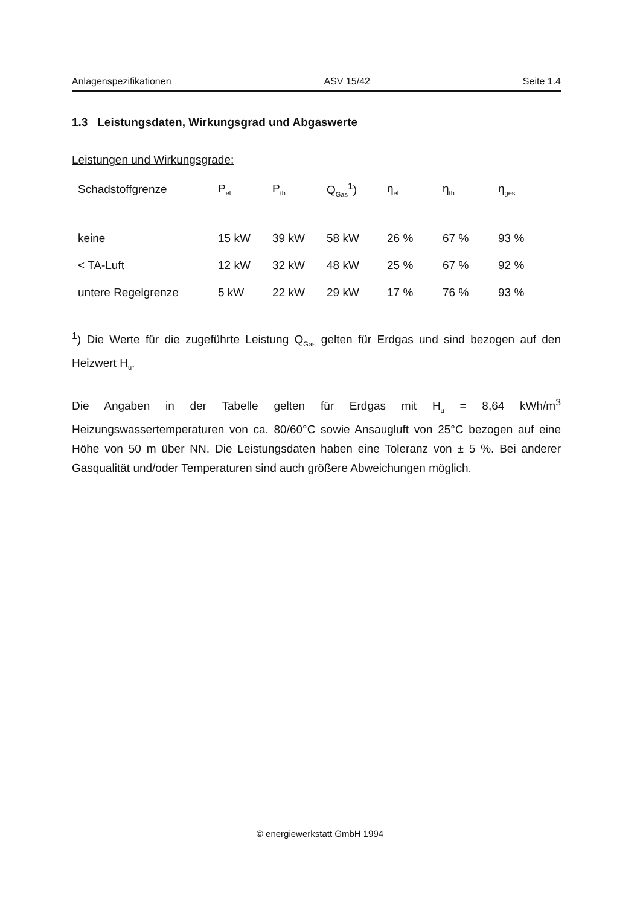Anlagenspezifikationen ASV 15/42 Seite 1.4
1.3 Leistungsdaten, Wirkungsgrad und Abgaswerte
Leistungen und Wirkungsgrade:
| Schadstoffgrenze | P<sub>el</sub> | P<sub>th</sub> | Q<sub>Gas</sub><sup>1</sup>) | η<sub>el</sub> | η<sub>th</sub> | η<sub>ges</sub> |
| --- | --- | --- | --- | --- | --- | --- |
| keine | 15 kW | 39 kW | 58 kW | 26 % | 67 % | 93 % |
| < TA-Luft | 12 kW | 32 kW | 48 kW | 25 % | 67 % | 92 % |
| untere Regelgrenze | 5 kW | 22 kW | 29 kW | 17 % | 76 % | 93 % |
<sup>1</sup>) Die Werte für die zugeführte Leistung Q<sub>Gas</sub> gelten für Erdgas und sind bezogen auf den Heizwert H<sub>u</sub>.
Die Angaben in der Tabelle gelten für Erdgas mit H<sub>u</sub> = 8,64 kWh/m<sup>3</sup> Heizungswassertemperaturen von ca. 80/60°C sowie Ansaugluft von 25°C bezogen auf eine Höhe von 50 m über NN. Die Leistungsdaten haben eine Toleranz von ± 5 %. Bei anderer Gasqualität und/oder Temperaturen sind auch größere Abweichungen möglich.
© energiewerkstatt GmbH 1994